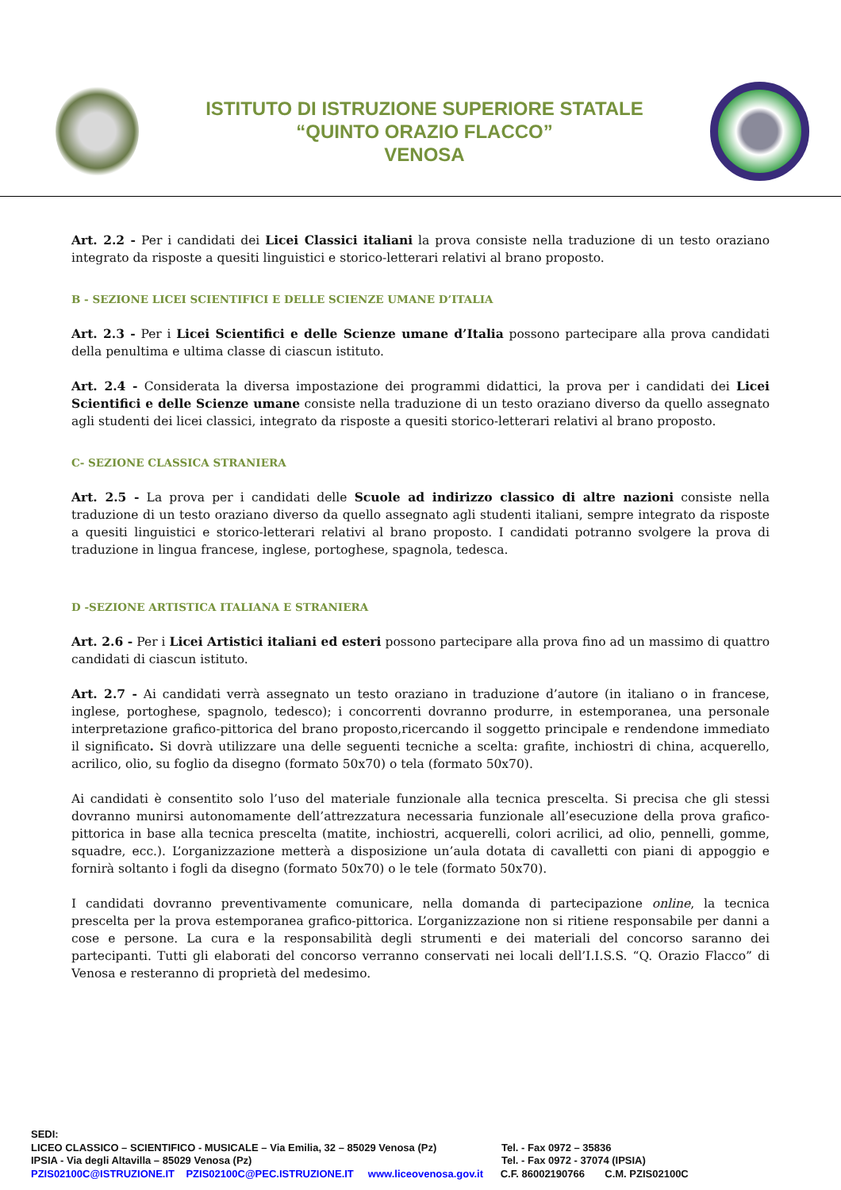ISTITUTO DI ISTRUZIONE SUPERIORE STATALE
“QUINTO ORAZIO FLACCO”
VENOSA
Art. 2.2 - Per i candidati dei Licei Classici italiani la prova consiste nella traduzione di un testo oraziano integrato da risposte a quesiti linguistici e storico-letterari relativi al brano proposto.
B - SEZIONE LICEI SCIENTIFICI E DELLE SCIENZE UMANE D’ITALIA
Art. 2.3 - Per i Licei Scientifici e delle Scienze umane d’Italia possono partecipare alla prova candidati della penultima e ultima classe di ciascun istituto.
Art. 2.4 - Considerata la diversa impostazione dei programmi didattici, la prova per i candidati dei Licei Scientifici e delle Scienze umane consiste nella traduzione di un testo oraziano diverso da quello assegnato agli studenti dei licei classici, integrato da risposte a quesiti storico-letterari relativi al brano proposto.
C- SEZIONE CLASSICA STRANIERA
Art. 2.5 - La prova per i candidati delle Scuole ad indirizzo classico di altre nazioni consiste nella traduzione di un testo oraziano diverso da quello assegnato agli studenti italiani, sempre integrato da risposte a quesiti linguistici e storico-letterari relativi al brano proposto. I candidati potranno svolgere la prova di traduzione in lingua francese, inglese, portoghese, spagnola, tedesca.
D -SEZIONE ARTISTICA ITALIANA E STRANIERA
Art. 2.6 - Per i Licei Artistici italiani ed esteri possono partecipare alla prova fino ad un massimo di quattro candidati di ciascun istituto.
Art. 2.7 - Ai candidati verrà assegnato un testo oraziano in traduzione d’autore (in italiano o in francese, inglese, portoghese, spagnolo, tedesco); i concorrenti dovranno produrre, in estemporanea, una personale interpretazione grafico-pittorica del brano proposto,ricercando il soggetto principale e rendendone immediato il significato. Si dovrà utilizzare una delle seguenti tecniche a scelta: grafite, inchiostri di china, acquerello, acrilico, olio, su foglio da disegno (formato 50x70) o tela (formato 50x70).
Ai candidati è consentito solo l’uso del materiale funzionale alla tecnica prescelta. Si precisa che gli stessi dovranno munirsi autonomamente dell’attrezzatura necessaria funzionale all’esecuzione della prova grafico-pittorica in base alla tecnica prescelta (matite, inchiostri, acquerelli, colori acrilici, ad olio, pennelli, gomme, squadre, ecc.). L’organizzazione metterà a disposizione un’aula dotata di cavalletti con piani di appoggio e fornirà soltanto i fogli da disegno (formato 50x70) o le tele (formato 50x70).
I candidati dovranno preventivamente comunicare, nella domanda di partecipazione online, la tecnica prescelta per la prova estemporanea grafico-pittorica. L’organizzazione non si ritiene responsabile per danni a cose e persone. La cura e la responsabilità degli strumenti e dei materiali del concorso saranno dei partecipanti. Tutti gli elaborati del concorso verranno conservati nei locali dell’I.I.S.S. “Q. Orazio Flacco” di Venosa e resteranno di proprietà del medesimo.
SEDI:
LICEO CLASSICO – SCIENTIFICO - MUSICALE – Via Emilia, 32 – 85029 Venosa (Pz) Tel. - Fax 0972 – 35836
IPSIA - Via degli Altavilla – 85029 Venosa (Pz) Tel. - Fax 0972 - 37074 (IPSIA)
PZIS02100C@ISTRUZIONE.IT PZIS02100C@PEC.ISTRUZIONE.IT www.liceovenosa.gov.it C.F. 86002190766 C.M. PZIS02100C